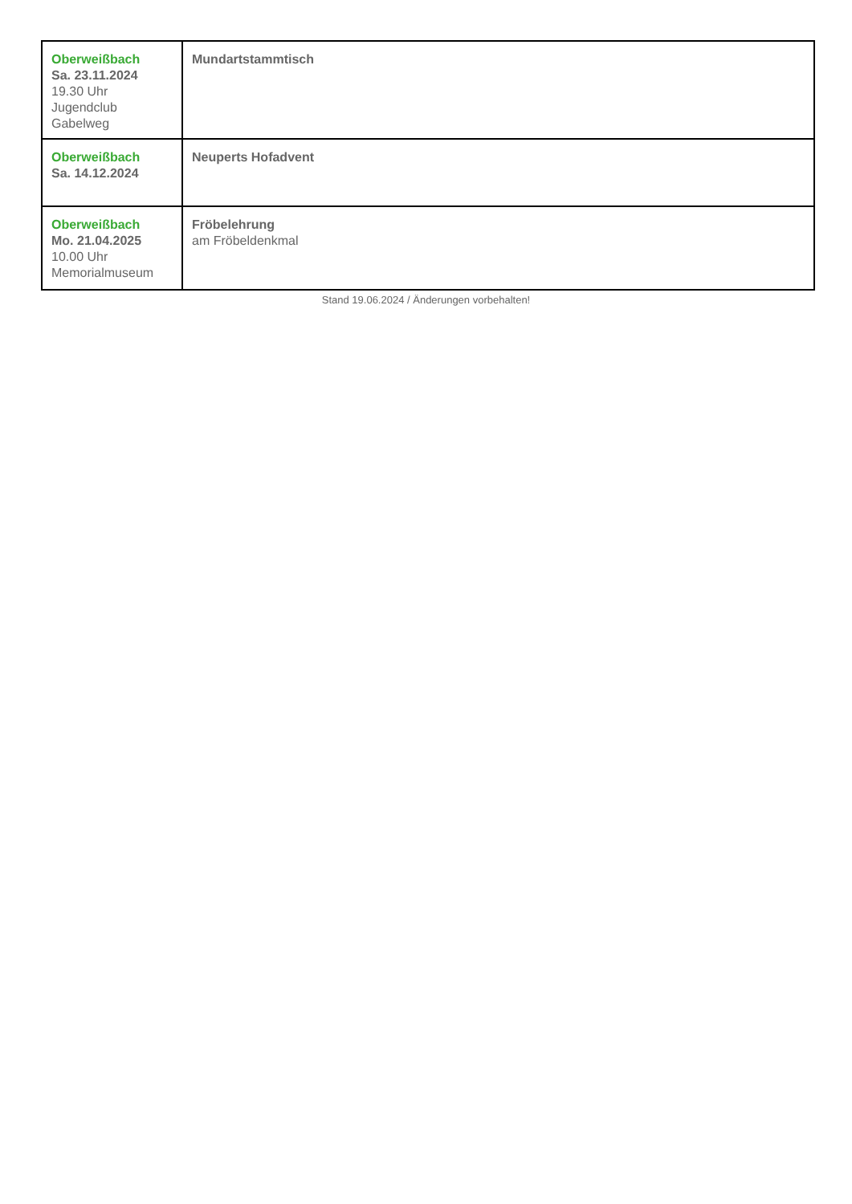| Oberweißbach Sa. 23.11.2024 19.30 Uhr Jugendclub Gabelweg | Mundartstammtisch |
| Oberweißbach Sa. 14.12.2024 | Neuperts Hofadvent |
| Oberweißbach Mo. 21.04.2025 10.00 Uhr Memorialmuseum | Fröbelehrung am Fröbeldenkmal |
Stand 19.06.2024 / Änderungen vorbehalten!